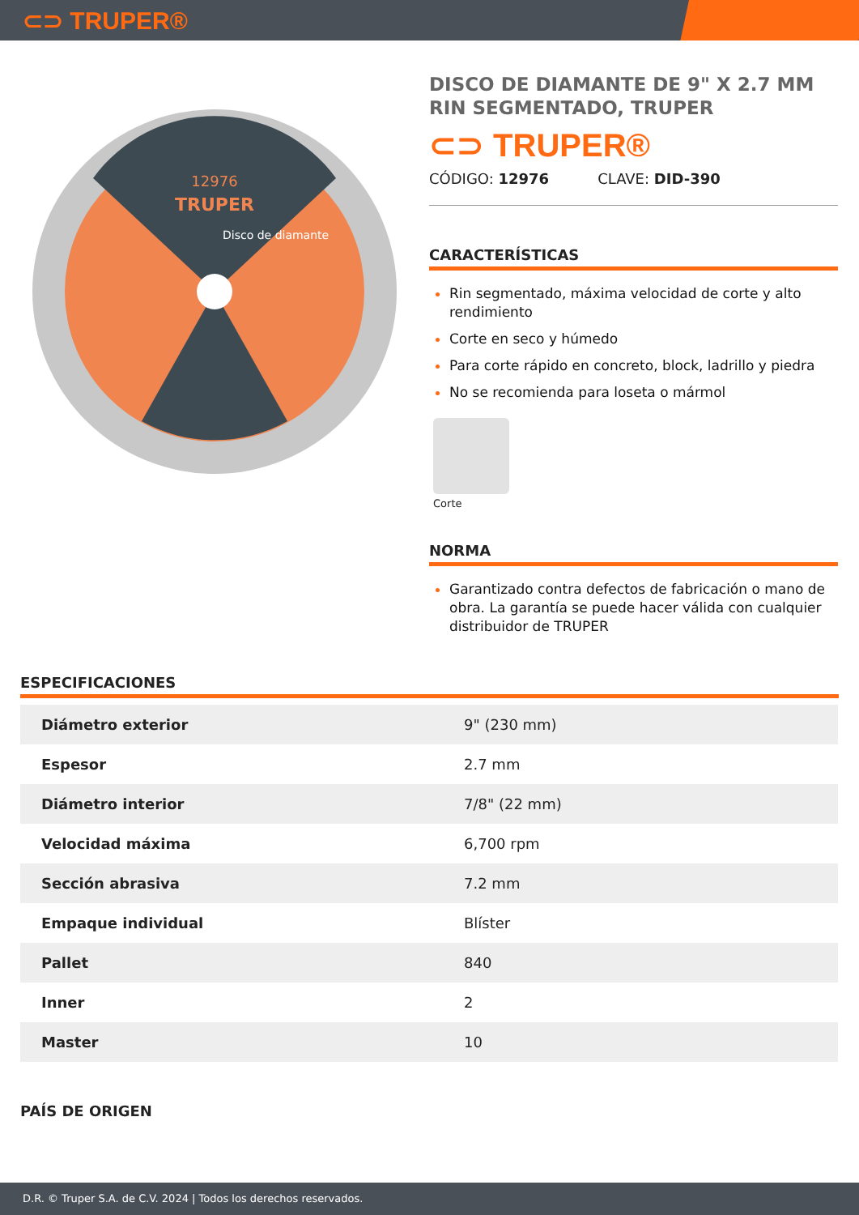⊂⊃ TRUPER®
12976
TRUPER
Disco de diamante
DISCO DE DIAMANTE DE 9" X 2.7 MM RIN SEGMENTADO, TRUPER
⊂⊃ TRUPER®
CÓDIGO: 12976 CLAVE: DID-390
CARACTERÍSTICAS
Rin segmentado, máxima velocidad de corte y alto rendimiento
Corte en seco y húmedo
Para corte rápido en concreto, block, ladrillo y piedra
No se recomienda para loseta o mármol
Corte
NORMA
Garantizado contra defectos de fabricación o mano de obra. La garantía se puede hacer válida con cualquier distribuidor de TRUPER
ESPECIFICACIONES
| Diámetro exterior | 9" (230 mm) |
| Espesor | 2.7 mm |
| Diámetro interior | 7/8" (22 mm) |
| Velocidad máxima | 6,700 rpm |
| Sección abrasiva | 7.2 mm |
| Empaque individual | Blíster |
| Pallet | 840 |
| Inner | 2 |
| Master | 10 |
PAÍS DE ORIGEN
D.R. © Truper S.A. de C.V. 2024 | Todos los derechos reservados.